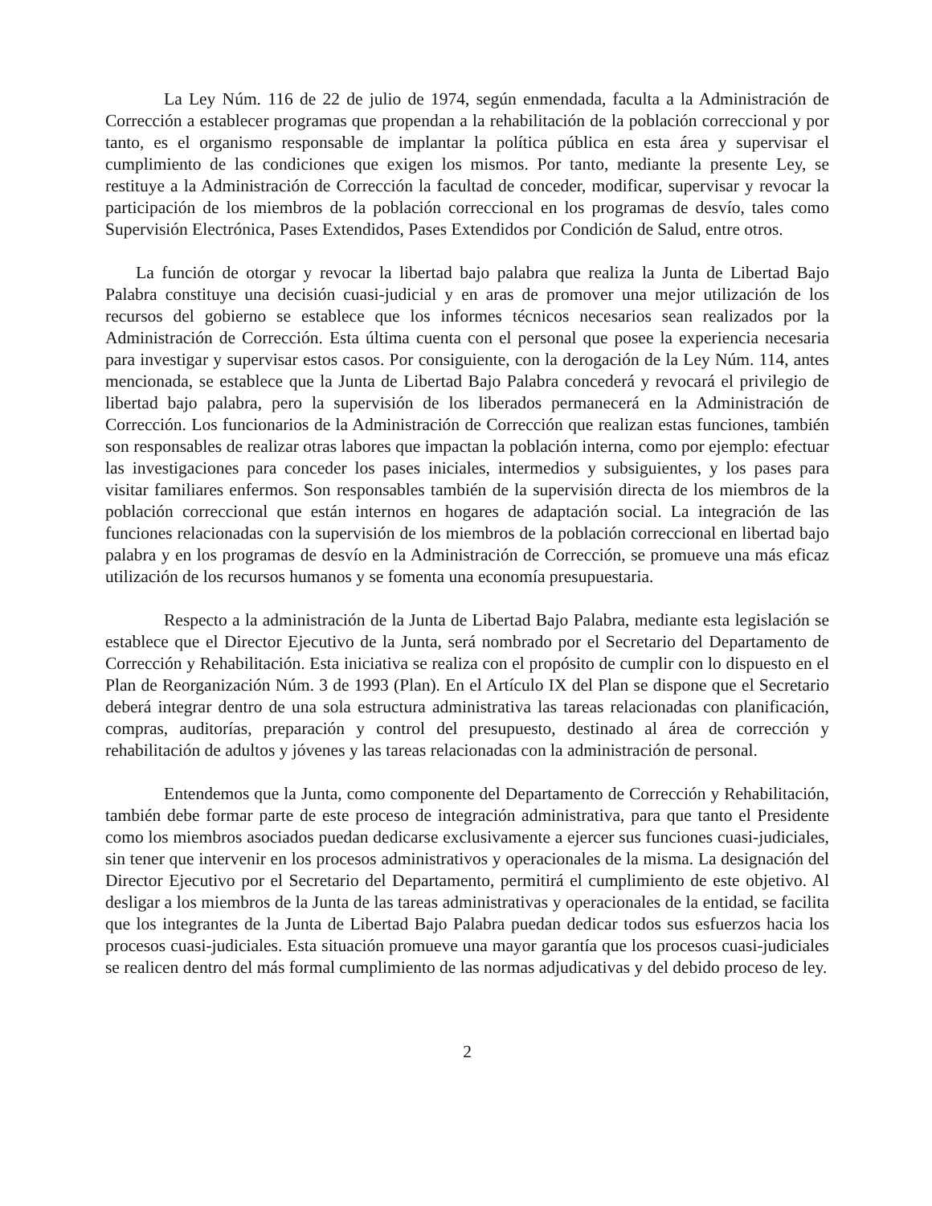La Ley Núm. 116 de 22 de julio de 1974, según enmendada, faculta a la Administración de Corrección a establecer programas que propendan a la rehabilitación de la población correccional y por tanto, es el organismo responsable de implantar la política pública en esta área y supervisar el cumplimiento de las condiciones que exigen los mismos. Por tanto, mediante la presente Ley, se restituye a la Administración de Corrección la facultad de conceder, modificar, supervisar y revocar la participación de los miembros de la población correccional en los programas de desvío, tales como Supervisión Electrónica, Pases Extendidos, Pases Extendidos por Condición de Salud, entre otros.
La función de otorgar y revocar la libertad bajo palabra que realiza la Junta de Libertad Bajo Palabra constituye una decisión cuasi-judicial y en aras de promover una mejor utilización de los recursos del gobierno se establece que los informes técnicos necesarios sean realizados por la Administración de Corrección. Esta última cuenta con el personal que posee la experiencia necesaria para investigar y supervisar estos casos. Por consiguiente, con la derogación de la Ley Núm. 114, antes mencionada, se establece que la Junta de Libertad Bajo Palabra concederá y revocará el privilegio de libertad bajo palabra, pero la supervisión de los liberados permanecerá en la Administración de Corrección. Los funcionarios de la Administración de Corrección que realizan estas funciones, también son responsables de realizar otras labores que impactan la población interna, como por ejemplo: efectuar las investigaciones para conceder los pases iniciales, intermedios y subsiguientes, y los pases para visitar familiares enfermos. Son responsables también de la supervisión directa de los miembros de la población correccional que están internos en hogares de adaptación social. La integración de las funciones relacionadas con la supervisión de los miembros de la población correccional en libertad bajo palabra y en los programas de desvío en la Administración de Corrección, se promueve una más eficaz utilización de los recursos humanos y se fomenta una economía presupuestaria.
Respecto a la administración de la Junta de Libertad Bajo Palabra, mediante esta legislación se establece que el Director Ejecutivo de la Junta, será nombrado por el Secretario del Departamento de Corrección y Rehabilitación. Esta iniciativa se realiza con el propósito de cumplir con lo dispuesto en el Plan de Reorganización Núm. 3 de 1993 (Plan). En el Artículo IX del Plan se dispone que el Secretario deberá integrar dentro de una sola estructura administrativa las tareas relacionadas con planificación, compras, auditorías, preparación y control del presupuesto, destinado al área de corrección y rehabilitación de adultos y jóvenes y las tareas relacionadas con la administración de personal.
Entendemos que la Junta, como componente del Departamento de Corrección y Rehabilitación, también debe formar parte de este proceso de integración administrativa, para que tanto el Presidente como los miembros asociados puedan dedicarse exclusivamente a ejercer sus funciones cuasi-judiciales, sin tener que intervenir en los procesos administrativos y operacionales de la misma. La designación del Director Ejecutivo por el Secretario del Departamento, permitirá el cumplimiento de este objetivo. Al desligar a los miembros de la Junta de las tareas administrativas y operacionales de la entidad, se facilita que los integrantes de la Junta de Libertad Bajo Palabra puedan dedicar todos sus esfuerzos hacia los procesos cuasi-judiciales. Esta situación promueve una mayor garantía que los procesos cuasi-judiciales se realicen dentro del más formal cumplimiento de las normas adjudicativas y del debido proceso de ley.
2